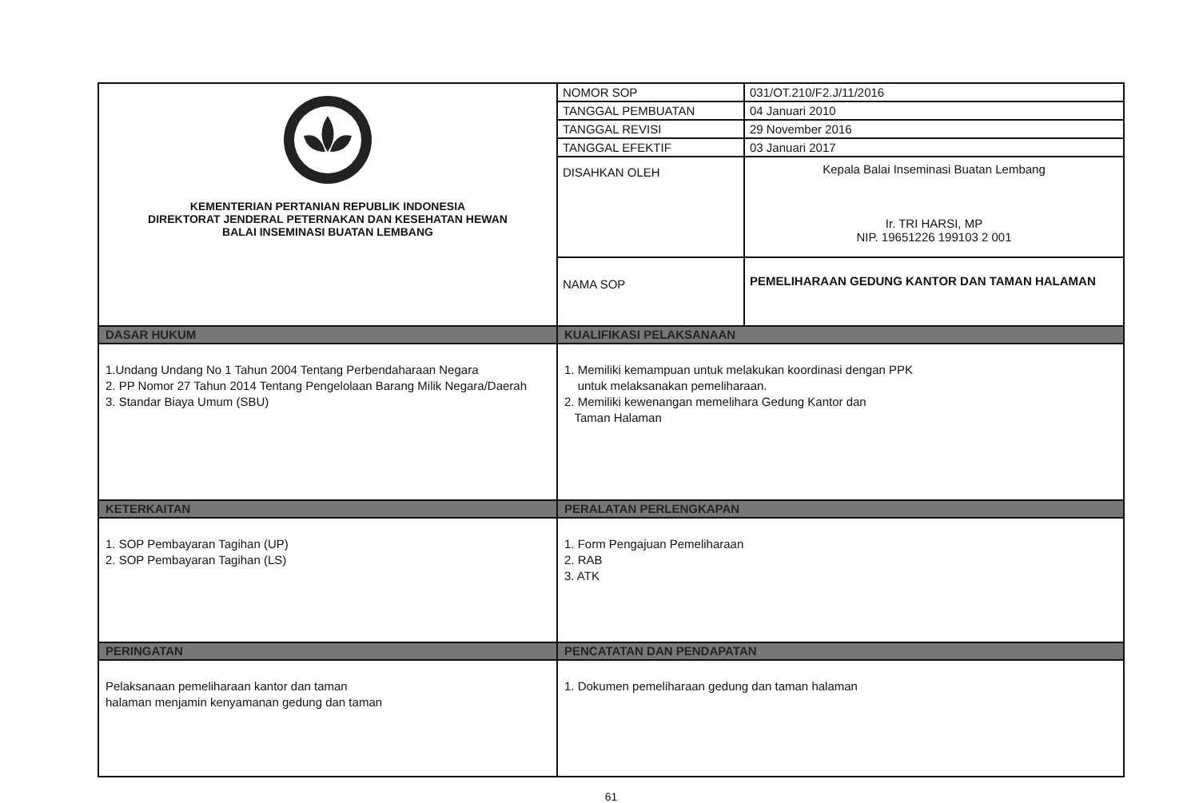| KEMENTERIAN PERTANIAN REPUBLIK INDONESIA DIREKTORAT JENDERAL PETERNAKAN DAN KESEHATAN HEWAN BALAI INSEMINASI BUATAN LEMBANG | NOMOR SOP | 031/OT.210/F2.J/11/2016 |
| | TANGGAL PEMBUATAN | 04 Januari 2010 |
| | TANGGAL REVISI | 29 November 2016 |
| | TANGGAL EFEKTIF | 03 Januari 2017 |
| | DISAHKAN OLEH | Kepala Balai Inseminasi Buatan Lembang Ir. TRI HARSI, MP NIP. 19651226 199103 2 001 |
| | NAMA SOP | PEMELIHARAAN GEDUNG KANTOR DAN TAMAN HALAMAN |
| DASAR HUKUM | KUALIFIKASI PELAKSANAAN | |
| 1.Undang Undang No 1 Tahun 2004 Tentang Perbendaharaan Negara 2. PP Nomor 27 Tahun 2014 Tentang Pengelolaan Barang Milik Negara/Daerah 3. Standar Biaya Umum (SBU) | 1. Memiliki kemampuan untuk melakukan koordinasi dengan PPK untuk melaksanakan pemeliharaan. 2. Memiliki kewenangan memelihara Gedung Kantor dan Taman Halaman | |
| KETERKAITAN | PERALATAN PERLENGKAPAN | |
| 1. SOP Pembayaran Tagihan (UP) 2. SOP Pembayaran Tagihan (LS) | 1. Form Pengajuan Pemeliharaan 2. RAB 3. ATK | |
| PERINGATAN | PENCATATAN DAN PENDAPATAN | |
| Pelaksanaan pemeliharaan kantor dan taman halaman menjamin kenyamanan gedung dan taman | 1. Dokumen pemeliharaan gedung dan taman halaman | |
61